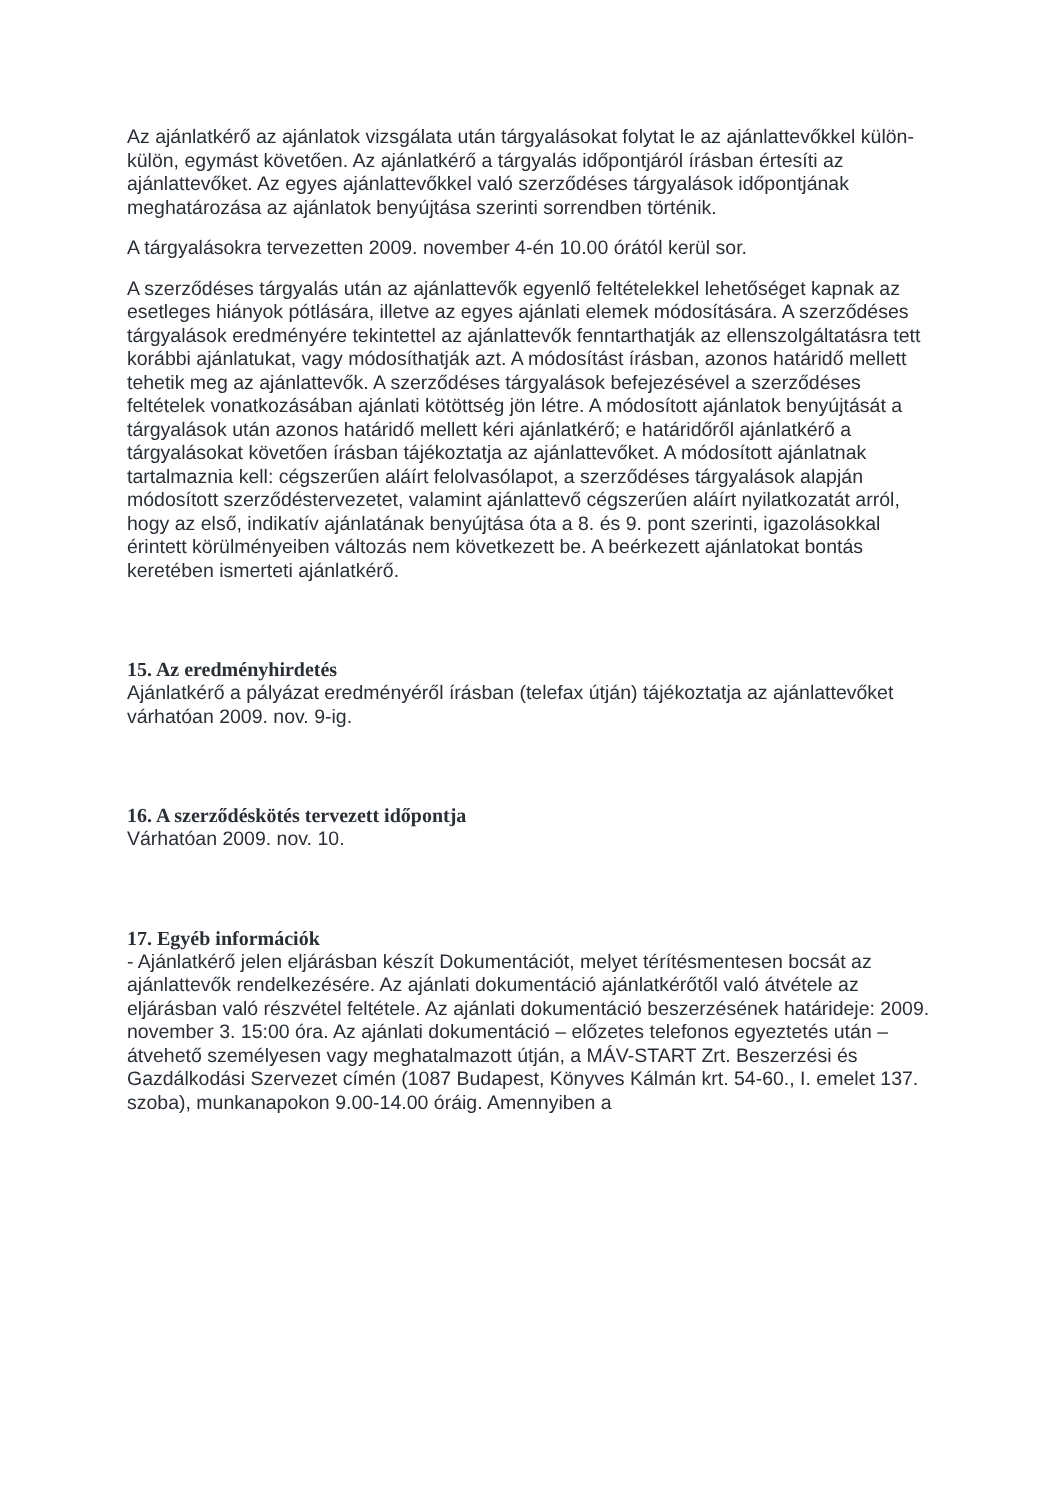Az ajánlatkérő az ajánlatok vizsgálata után tárgyalásokat folytat le az ajánlattevőkkel külön-külön, egymást követően. Az ajánlatkérő a tárgyalás időpontjáról írásban értesíti az ajánlattevőket. Az egyes ajánlattevőkkel való szerződéses tárgyalások időpontjának meghatározása az ajánlatok benyújtása szerinti sorrendben történik.
A tárgyalásokra tervezetten 2009. november 4-én 10.00 órától kerül sor.
A szerződéses tárgyalás után az ajánlattevők egyenlő feltételekkel lehetőséget kapnak az esetleges hiányok pótlására, illetve az egyes ajánlati elemek módosítására. A szerződéses tárgyalások eredményére tekintettel az ajánlattevők fenntarthatják az ellenszolgáltatásra tett korábbi ajánlatukat, vagy módosíthatják azt. A módosítást írásban, azonos határidő mellett tehetik meg az ajánlattevők. A szerződéses tárgyalások befejezésével a szerződéses feltételek vonatkozásában ajánlati kötöttség jön létre. A módosított ajánlatok benyújtását a tárgyalások után azonos határidő mellett kéri ajánlatkérő; e határidőről ajánlatkérő a tárgyalásokat követően írásban tájékoztatja az ajánlattevőket. A módosított ajánlatnak tartalmaznia kell: cégszerűen aláírt felolvasólapot, a szerződéses tárgyalások alapján módosított szerződéstervezetet, valamint ajánlattevő cégszerűen aláírt nyilatkozatát arról, hogy az első, indikatív ajánlatának benyújtása óta a 8. és 9. pont szerinti, igazolásokkal érintett körülményeiben változás nem következett be. A beérkezett ajánlatokat bontás keretében ismerteti ajánlatkérő.
15. Az eredményhirdetés
Ajánlatkérő a pályázat eredményéről írásban (telefax útján) tájékoztatja az ajánlattevőket várhatóan 2009. nov. 9-ig.
16. A szerződéskötés tervezett időpontja
Várhatóan 2009. nov. 10.
17. Egyéb információk
- Ajánlatkérő jelen eljárásban készít Dokumentációt, melyet térítésmentesen bocsát az ajánlattevők rendelkezésére. Az ajánlati dokumentáció ajánlatkérőtől való átvétele az eljárásban való részvétel feltétele. Az ajánlati dokumentáció beszerzésének határideje: 2009. november 3. 15:00 óra. Az ajánlati dokumentáció – előzetes telefonos egyeztetés után – átvehető személyesen vagy meghatalmazott útján, a MÁV-START Zrt. Beszerzési és Gazdálkodási Szervezet címén (1087 Budapest, Könyves Kálmán krt. 54-60., I. emelet 137. szoba), munkanapokon 9.00-14.00 óráig. Amennyiben a